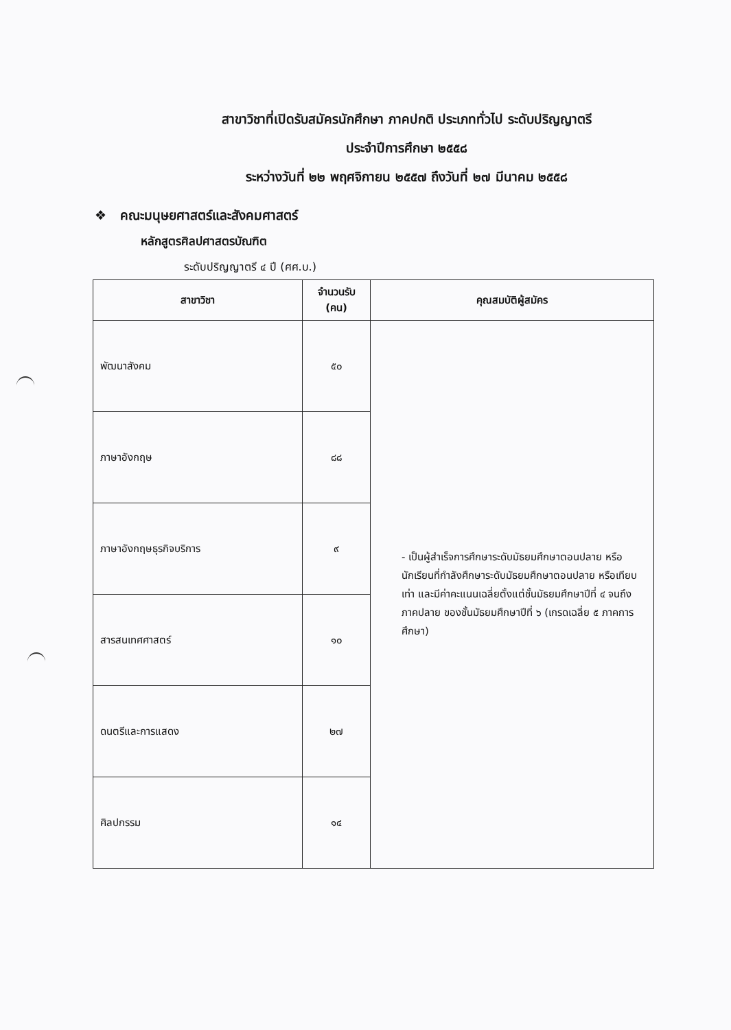สาขาวิชาที่เปิดรับสมัครนักศึกษา ภาคปกติ ประเภททั่วไป ระดับปริญญาตรี
ประจำปีการศึกษา ๒๕๕๘
ระหว่างวันที่ ๒๒ พฤศจิกายน ๒๕๕๗ ถึงวันที่ ๒๗ มีนาคม ๒๕๕๘
❖ คณะมนุษยศาสตร์และสังคมศาสตร์
หลักสูตรศิลปศาสตรบัณฑิต
ระดับปริญญาตรี ๔ ปี (ศศ.บ.)
| สาขาวิชา | จำนวนรับ (คน) | คุณสมบัติผู้สมัคร |
| --- | --- | --- |
| พัฒนาสังคม | ๕๐ | - เป็นผู้สำเร็จการศึกษาระดับมัธยมศึกษาตอนปลาย หรือนักเรียนที่กำลังศึกษาระดับมัธยมศึกษาตอนปลาย หรือเทียบเท่า และมีค่าคะแนนเฉลี่ยตั้งแต่ชั้นมัธยมศึกษาปีที่ ๔ จนถึงภาคปลาย ของชั้นมัธยมศึกษาปีที่ ๖ (เกรดเฉลี่ย ๕ ภาคการศึกษา) |
| ภาษาอังกฤษ | ๘๘ | |
| ภาษาอังกฤษธุรกิจบริการ | ๙ | |
| สารสนเทศศาสตร์ | ๑๐ | |
| ดนตรีและการแสดง | ๒๗ | |
| ศิลปกรรม | ๑๔ | |